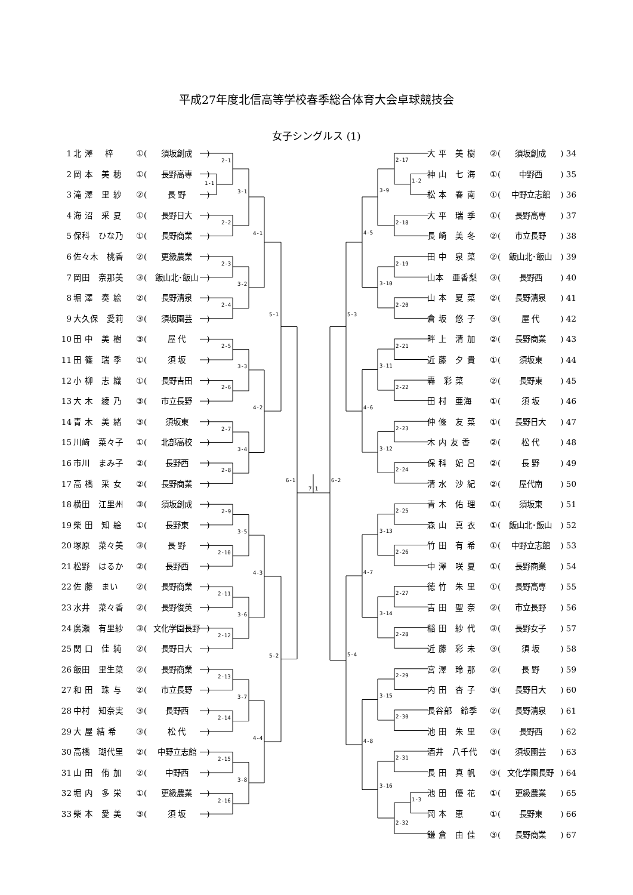平成27年度北信高等学校春季総合体育大会卓球競技会
女子シングルス (1)
1 北 澤　 梓 ①(須坂創成)
2 岡 本　美 穂 ①(長野高専)
3 滝 澤　里 紗 ②(長 野)
4 海 沼　采 夏 ①(長野日大)
5 保科　ひな乃 ①(長野商業)
6 佐々木　桃香 ②(更級農業)
7 岡田　奈那美 ③(飯山北･飯山)
8 堀 澤　奏 絵 ②(長野清泉)
9 大久保　愛莉 ③(須坂園芸)
10 田 中　美 樹 ③(屋 代)
11 田 篠　瑞 季 ①(須 坂)
12 小 柳　志 織 ①(長野吉田)
13 大 木　綾 乃 ③(市立長野)
14 青 木　美 緒 ③(須坂東)
15 川﨑　菜々子 ①(北部高校)
16 市川　まみ子 ②(長野西)
17 高 橋　采 女 ②(長野商業)
18 横田　江里州 ③(須坂創成)
19 柴 田　知 絵 ①(長野東)
20 塚原　菜々美 ③(長 野)
21 松野　はるか ②(長野西)
22 佐 藤　まい ②(長野商業)
23 水井　菜々香 ②(長野俊英)
24 廣瀬　有里紗 ③(文化学園長野)
25 関 口　佳 純 ②(長野日大)
26 飯田　里生菜 ②(長野商業)
27 和 田　珠 与 ②(市立長野)
28 中村　知奈実 ③(長野西)
29 大 屋 結 希 ③(松 代)
30 高橋　瑚代里 ②(中野立志館)
31 山 田　侑 加 ②(中野西)
32 堀 内　多 栄 ①(更級農業)
33 柴 本　愛 美 ③(須 坂)
1-1
2-1
2-2
2-3
2-4
2-5
2-6
2-7
2-8
2-9
2-10
2-11
2-12
2-13
2-14
2-15
2-16
3-1
3-2
3-3
3-4
3-5
3-6
3-7
3-8
4-1
4-2
4-3
4-4
5-1
5-2
6-1
7-1
6-2
5-3
5-4
4-5
4-6
4-7
4-8
3-9
3-10
3-11
3-12
3-13
3-14
3-15
3-16
1-2
2-17
2-18
2-19
2-20
2-21
2-22
2-23
2-24
2-25
2-26
2-27
2-28
2-29
2-30
2-31
1-3
2-32
大 平　美 樹 ②(須坂創成) 34
神 山　七 海 ①(中野西) 35
松 本　春 南 ①(中野立志館) 36
大 平　瑞 季 ①(長野高専) 37
長 崎　美 冬 ②(市立長野) 38
田 中　泉 菜 ②(飯山北･飯山) 39
山本　亜香梨 ③(長野西) 40
山 本　夏 菜 ②(長野清泉) 41
倉 坂　悠 子 ③(屋 代) 42
畔 上　清 加 ②(長野商業) 43
近 藤　夕 貴 ①(須坂東) 44
轟　彩 菜 ②(長野東) 45
田 村　亜海 ①(須 坂) 46
仲 條　友 菜 ①(長野日大) 47
木 内 友 香 ②(松 代) 48
保 科　妃 呂 ②(長 野) 49
清 水　沙 紀 ②(屋代南) 50
青 木　佑 理 ①(須坂東) 51
森 山　真 衣 ①(飯山北･飯山) 52
竹 田　有 希 ①(中野立志館) 53
中 澤　咲 夏 ①(長野商業) 54
徳 竹　朱 里 ①(長野高専) 55
吉 田　聖 奈 ②(市立長野) 56
稲 田　紗 代 ③(長野女子) 57
近 藤　彩 未 ③(須 坂) 58
宮 澤　玲 那 ②(長 野) 59
内 田　杏 子 ③(長野日大) 60
長谷部　鈴季 ②(長野清泉) 61
池 田　朱 里 ③(長野西) 62
酒井　八千代 ③(須坂園芸) 63
長 田　真 帆 ③(文化学園長野) 64
池 田　優 花 ①(更級農業) 65
岡 本　恵 ①(長野東) 66
鎌 倉　由 佳 ③(長野商業) 67